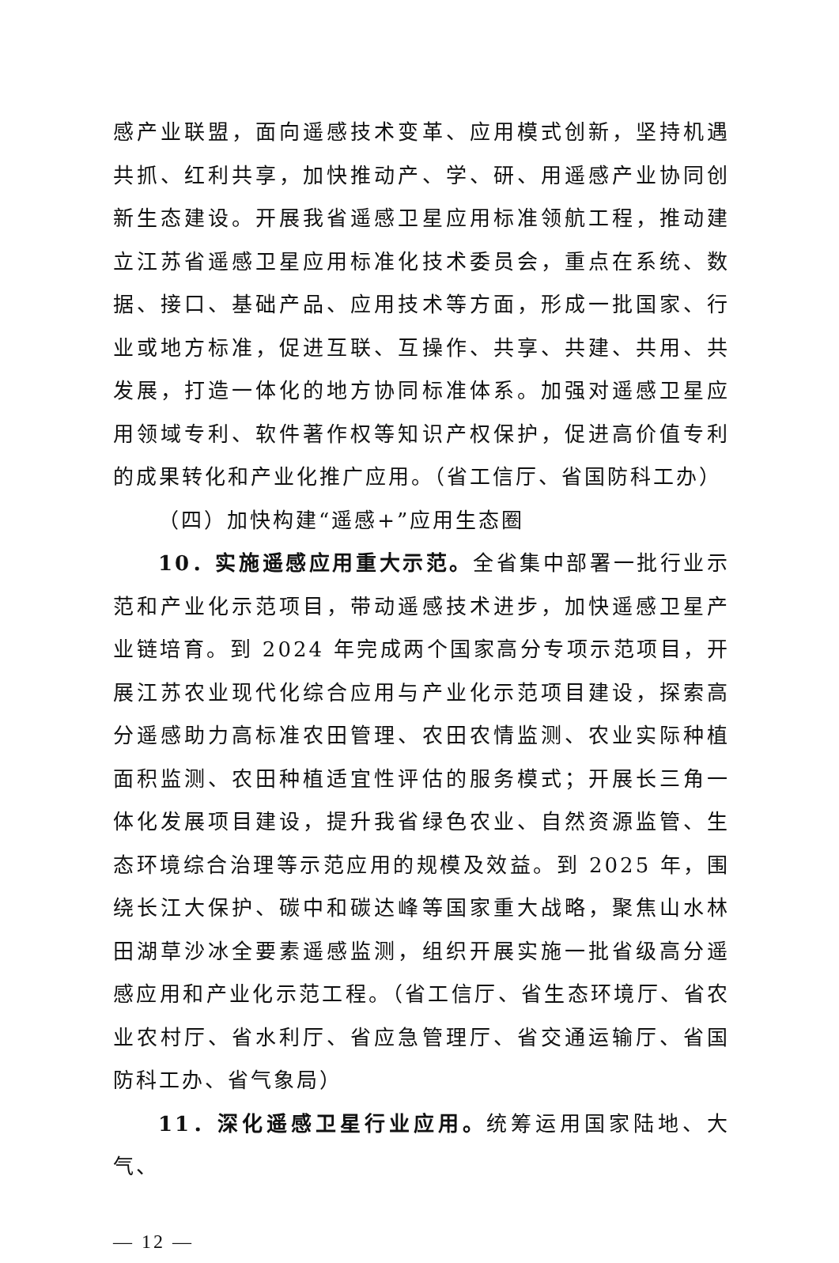感产业联盟，面向遥感技术变革、应用模式创新，坚持机遇共抓、红利共享，加快推动产、学、研、用遥感产业协同创新生态建设。开展我省遥感卫星应用标准领航工程，推动建立江苏省遥感卫星应用标准化技术委员会，重点在系统、数据、接口、基础产品、应用技术等方面，形成一批国家、行业或地方标准，促进互联、互操作、共享、共建、共用、共发展，打造一体化的地方协同标准体系。加强对遥感卫星应用领域专利、软件著作权等知识产权保护，促进高价值专利的成果转化和产业化推广应用。（省工信厅、省国防科工办）
（四）加快构建“遥感+”应用生态圈
10．实施遥感应用重大示范。全省集中部署一批行业示范和产业化示范项目，带动遥感技术进步，加快遥感卫星产业链培育。到 2024 年完成两个国家高分专项示范项目，开展江苏农业现代化综合应用与产业化示范项目建设，探索高分遥感助力高标准农田管理、农田农情监测、农业实际种植面积监测、农田种植适宜性评估的服务模式；开展长三角一体化发展项目建设，提升我省绿色农业、自然资源监管、生态环境综合治理等示范应用的规模及效益。到 2025 年，围绕长江大保护、碳中和碳达峰等国家重大战略，聚焦山水林田湖草沙冰全要素遥感监测，组织开展实施一批省级高分遥感应用和产业化示范工程。（省工信厅、省生态环境厅、省农业农村厅、省水利厅、省应急管理厅、省交通运输厅、省国防科工办、省气象局）
11．深化遥感卫星行业应用。统筹运用国家陆地、大气、
— 12 —